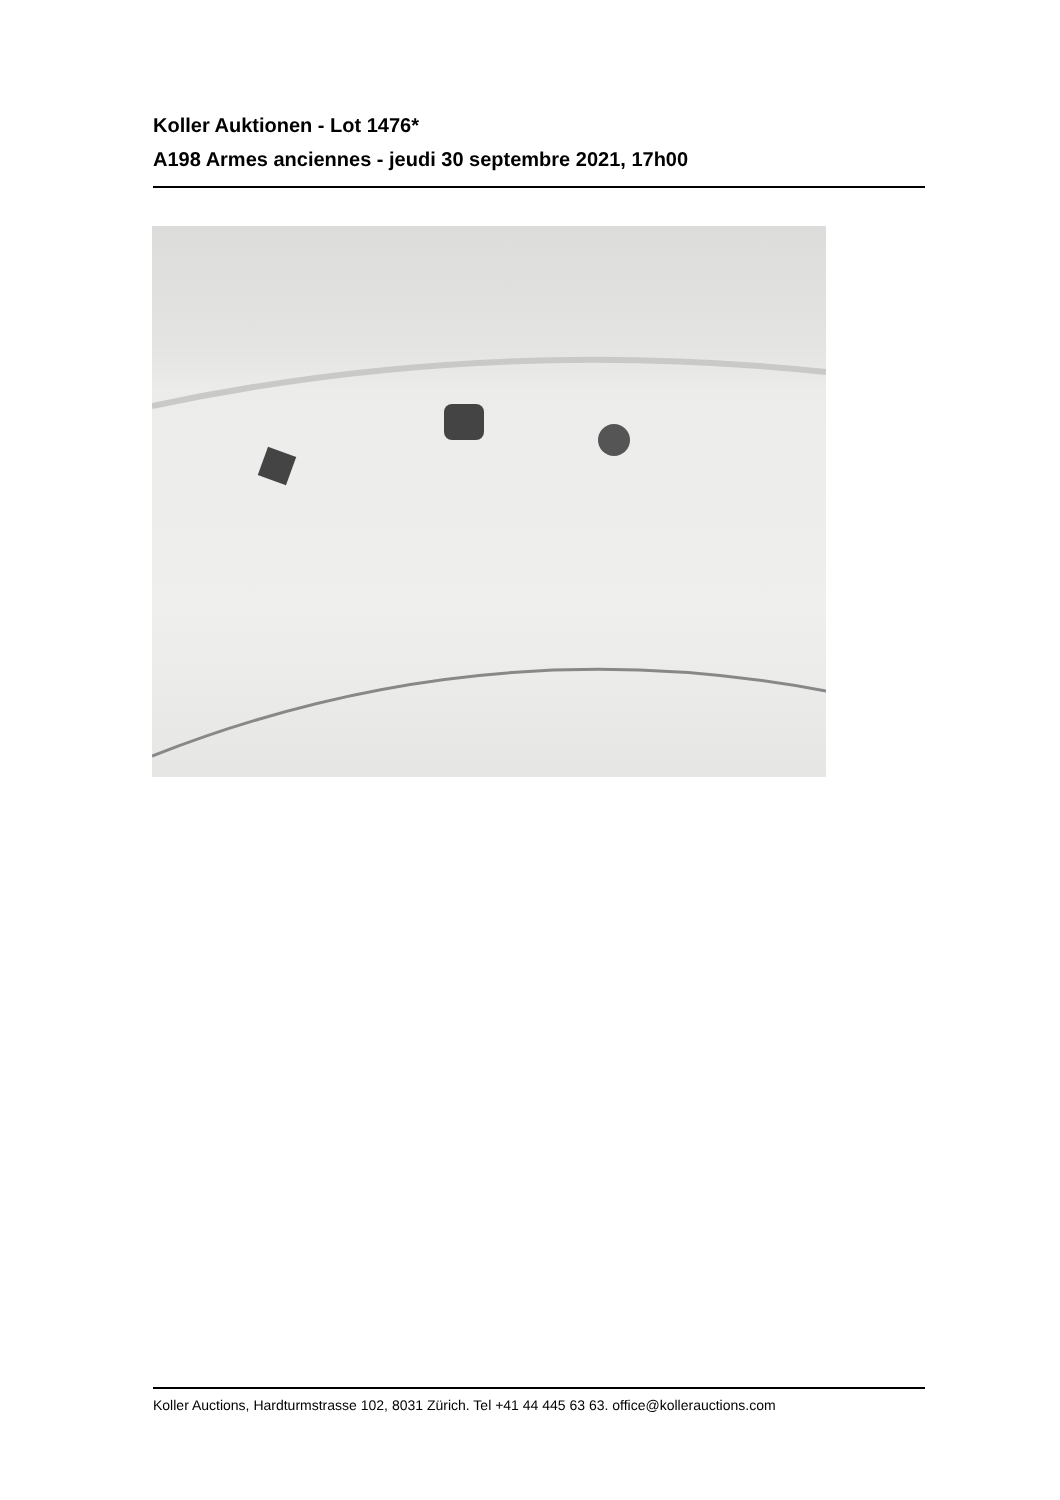Koller Auktionen - Lot 1476*
A198 Armes anciennes - jeudi 30 septembre 2021, 17h00
Koller Auctions, Hardturmstrasse 102, 8031 Zürich. Tel +41 44 445 63 63. office@kollerauctions.com